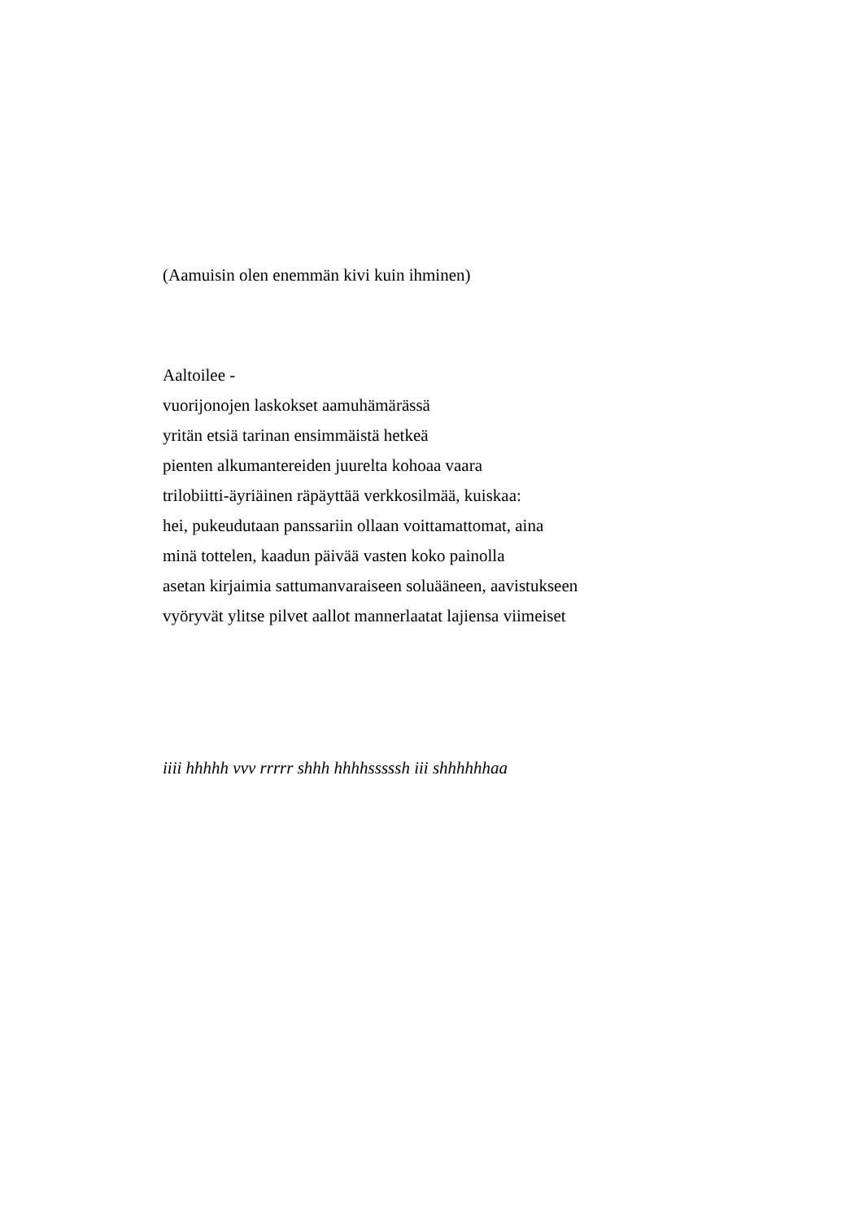(Aamuisin olen enemmän kivi kuin ihminen)
Aaltoilee -
vuorijonojen laskokset aamuhämärässä
yritän etsiä tarinan ensimmäistä hetkeä
pienten alkumantereiden juurelta kohoaa vaara
trilobiitti-äyriäinen räpäyttää verkkosilmää, kuiskaa:
hei, pukeudutaan panssariin ollaan voittamattomat, aina
minä tottelen, kaadun päivää vasten koko painolla
asetan kirjaimia sattumanvaraiseen soluääneen, aavistukseen
vyöryvät ylitse pilvet aallot mannerlaatat lajiensa viimeiset
iiii hhhhh vvv rrrrr shhh hhhhsssssh iii shhhhhhaa